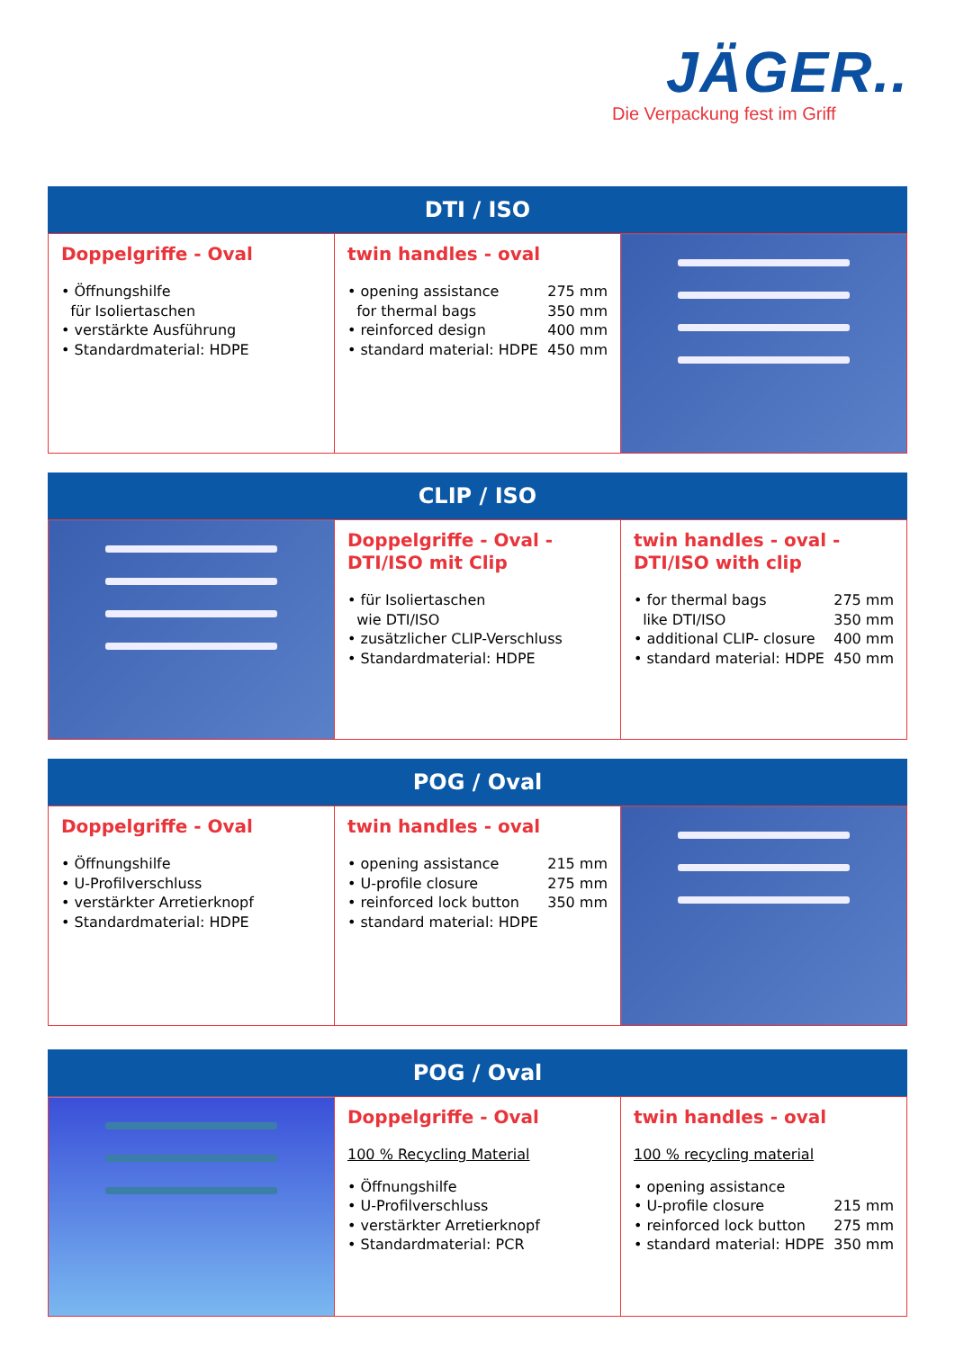JÄGER..
Die Verpackung fest im Griff
DTI / ISO
| Doppelgriffe - Oval • Öffnungshilfe für Isoliertaschen • verstärkte Ausführung • Standardmaterial: HDPE | twin handles - oval • opening assistance 275 mm for thermal bags 350 mm • reinforced design 400 mm • standard material: HDPE 450 mm | |
CLIP / ISO
| | Doppelgriffe - Oval - DTI/ISO mit Clip • für Isoliertaschen wie DTI/ISO • zusätzlicher CLIP-Verschluss • Standardmaterial: HDPE | twin handles - oval - DTI/ISO with clip • for thermal bags 275 mm like DTI/ISO 350 mm • additional CLIP- closure 400 mm • standard material: HDPE 450 mm |
POG / Oval
| Doppelgriffe - Oval • Öffnungshilfe • U-Profilverschluss • verstärkter Arretierknopf • Standardmaterial: HDPE | twin handles - oval • opening assistance 215 mm • U-profile closure 275 mm • reinforced lock button 350 mm • standard material: HDPE | |
POG / Oval
| | Doppelgriffe - Oval 100 % Recycling Material • Öffnungshilfe • U-Profilverschluss • verstärkter Arretierknopf • Standardmaterial: PCR | twin handles - oval 100 % recycling material • opening assistance • U-profile closure 215 mm • reinforced lock button 275 mm • standard material: HDPE 350 mm |